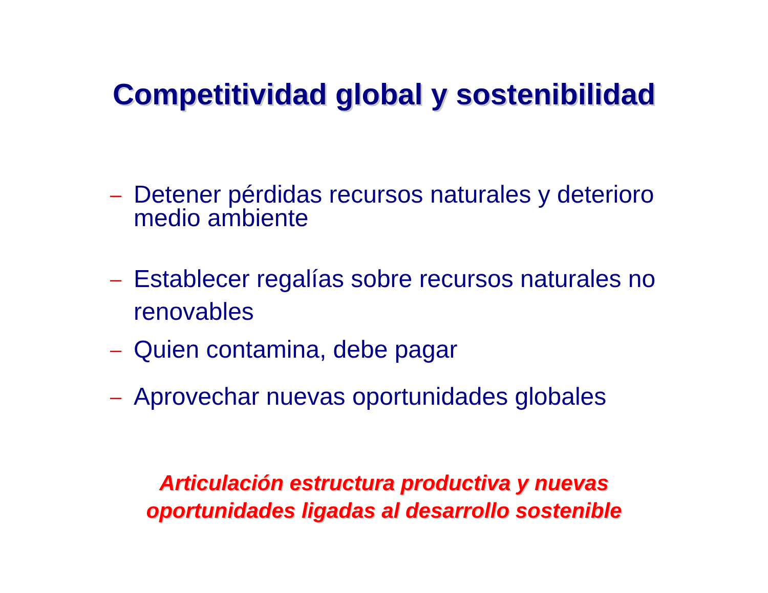Competitividad global y sostenibilidad
– Detener pérdidas recursos naturales y deterioro medio ambiente
– Establecer regalías sobre recursos naturales no renovables
– Quien contamina, debe pagar
– Aprovechar nuevas oportunidades globales
Articulación estructura productiva y nuevas
oportunidades ligadas al desarrollo sostenible